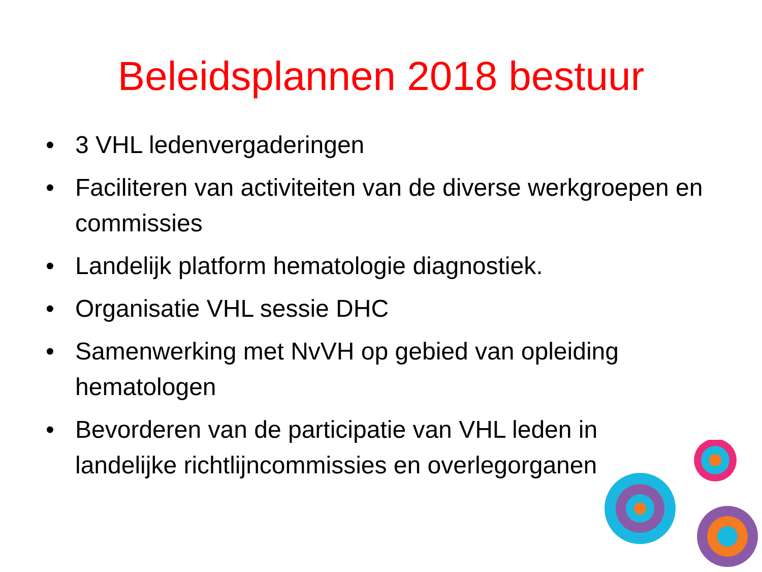Beleidsplannen 2018 bestuur
• 3 VHL ledenvergaderingen
• Faciliteren van activiteiten van de diverse werkgroepen en commissies
• Landelijk platform hematologie diagnostiek.
• Organisatie VHL sessie DHC
• Samenwerking met NvVH op gebied van opleiding hematologen
• Bevorderen van de participatie van VHL leden in landelijke richtlijncommissies en overlegorganen